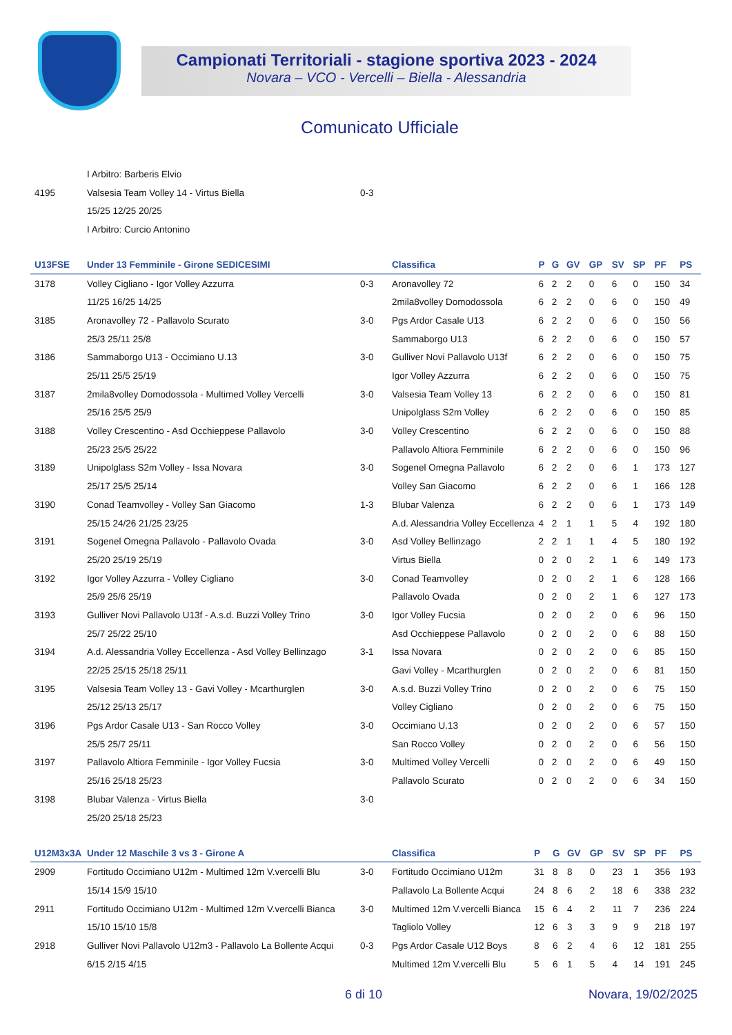Campionati Territoriali - stagione sportiva 2023 - 2024
Novara – VCO - Vercelli – Biella - Alessandria
Comunicato Ufficiale
| | I Arbitro: Barberis Elvio | | |
| 4195 | Valsesia Team Volley 14 - Virtus Biella | 0-3 | |
| | 15/25 12/25 20/25 | | |
| | I Arbitro: Curcio Antonino | | |
| U13FSE | Under 13 Femminile - Girone SEDICESIMI | | Classifica | P | G | GV | GP | SV | SP | PF | PS |
| --- | --- | --- | --- | --- | --- | --- | --- | --- | --- | --- | --- |
| 3178 | Volley Cigliano - Igor Volley Azzurra | 0-3 | Aronavolley 72 | 6 | 2 | 2 | 0 | 6 | 0 | 150 | 34 |
| | 11/25 16/25 14/25 | | 2mila8volley Domodossola | 6 | 2 | 2 | 0 | 6 | 0 | 150 | 49 |
| 3185 | Aronavolley 72 - Pallavolo Scurato | 3-0 | Pgs Ardor Casale U13 | 6 | 2 | 2 | 0 | 6 | 0 | 150 | 56 |
| | 25/3 25/11 25/8 | | Sammaborgo U13 | 6 | 2 | 2 | 0 | 6 | 0 | 150 | 57 |
| 3186 | Sammaborgo U13 - Occimiano U.13 | 3-0 | Gulliver Novi Pallavolo U13f | 6 | 2 | 2 | 0 | 6 | 0 | 150 | 75 |
| | 25/11 25/5 25/19 | | Igor Volley Azzurra | 6 | 2 | 2 | 0 | 6 | 0 | 150 | 75 |
| 3187 | 2mila8volley Domodossola - Multimed Volley Vercelli | 3-0 | Valsesia Team Volley 13 | 6 | 2 | 2 | 0 | 6 | 0 | 150 | 81 |
| | 25/16 25/5 25/9 | | Unipolglass S2m Volley | 6 | 2 | 2 | 0 | 6 | 0 | 150 | 85 |
| 3188 | Volley Crescentino - Asd Occhieppese Pallavolo | 3-0 | Volley Crescentino | 6 | 2 | 2 | 0 | 6 | 0 | 150 | 88 |
| | 25/23 25/5 25/22 | | Pallavolo Altiora Femminile | 6 | 2 | 2 | 0 | 6 | 0 | 150 | 96 |
| 3189 | Unipolglass S2m Volley - Issa Novara | 3-0 | Sogenel Omegna Pallavolo | 6 | 2 | 2 | 0 | 6 | 1 | 173 | 127 |
| | 25/17 25/5 25/14 | | Volley San Giacomo | 6 | 2 | 2 | 0 | 6 | 1 | 166 | 128 |
| 3190 | Conad Teamvolley - Volley San Giacomo | 1-3 | Blubar Valenza | 6 | 2 | 2 | 0 | 6 | 1 | 173 | 149 |
| | 25/15 24/26 21/25 23/25 | | A.d. Alessandria Volley Eccellenza | 4 | 2 | 1 | 1 | 5 | 4 | 192 | 180 |
| 3191 | Sogenel Omegna Pallavolo - Pallavolo Ovada | 3-0 | Asd Volley Bellinzago | 2 | 2 | 1 | 1 | 4 | 5 | 180 | 192 |
| | 25/20 25/19 25/19 | | Virtus Biella | 0 | 2 | 0 | 2 | 1 | 6 | 149 | 173 |
| 3192 | Igor Volley Azzurra - Volley Cigliano | 3-0 | Conad Teamvolley | 0 | 2 | 0 | 2 | 1 | 6 | 128 | 166 |
| | 25/9 25/6 25/19 | | Pallavolo Ovada | 0 | 2 | 0 | 2 | 1 | 6 | 127 | 173 |
| 3193 | Gulliver Novi Pallavolo U13f - A.s.d. Buzzi Volley Trino | 3-0 | Igor Volley Fucsia | 0 | 2 | 0 | 2 | 0 | 6 | 96 | 150 |
| | 25/7 25/22 25/10 | | Asd Occhieppese Pallavolo | 0 | 2 | 0 | 2 | 0 | 6 | 88 | 150 |
| 3194 | A.d. Alessandria Volley Eccellenza - Asd Volley Bellinzago | 3-1 | Issa Novara | 0 | 2 | 0 | 2 | 0 | 6 | 85 | 150 |
| | 22/25 25/15 25/18 25/11 | | Gavi Volley - Mcarthurglen | 0 | 2 | 0 | 2 | 0 | 6 | 81 | 150 |
| 3195 | Valsesia Team Volley 13 - Gavi Volley - Mcarthurglen | 3-0 | A.s.d. Buzzi Volley Trino | 0 | 2 | 0 | 2 | 0 | 6 | 75 | 150 |
| | 25/12 25/13 25/17 | | Volley Cigliano | 0 | 2 | 0 | 2 | 0 | 6 | 75 | 150 |
| 3196 | Pgs Ardor Casale U13 - San Rocco Volley | 3-0 | Occimiano U.13 | 0 | 2 | 0 | 2 | 0 | 6 | 57 | 150 |
| | 25/5 25/7 25/11 | | San Rocco Volley | 0 | 2 | 0 | 2 | 0 | 6 | 56 | 150 |
| 3197 | Pallavolo Altiora Femminile - Igor Volley Fucsia | 3-0 | Multimed Volley Vercelli | 0 | 2 | 0 | 2 | 0 | 6 | 49 | 150 |
| | 25/16 25/18 25/23 | | Pallavolo Scurato | 0 | 2 | 0 | 2 | 0 | 6 | 34 | 150 |
| 3198 | Blubar Valenza - Virtus Biella | 3-0 | | | | | | | | | |
| | 25/20 25/18 25/23 | | | | | | | | | | |
| U12M3x3A | Under 12 Maschile 3 vs 3 - Girone A | | Classifica | P | G | GV | GP | SV | SP | PF | PS |
| --- | --- | --- | --- | --- | --- | --- | --- | --- | --- | --- | --- |
| 2909 | Fortitudo Occimiano U12m - Multimed 12m V.vercelli Blu | 3-0 | Fortitudo Occimiano U12m | 31 | 8 | 8 | 0 | 23 | 1 | 356 | 193 |
| | 15/14 15/9 15/10 | | Pallavolo La Bollente Acqui | 24 | 8 | 6 | 2 | 18 | 6 | 338 | 232 |
| 2911 | Fortitudo Occimiano U12m - Multimed 12m V.vercelli Bianca | 3-0 | Multimed 12m V.vercelli Bianca | 15 | 6 | 4 | 2 | 11 | 7 | 236 | 224 |
| | 15/10 15/10 15/8 | | Tagliolo Volley | 12 | 6 | 3 | 3 | 9 | 9 | 218 | 197 |
| 2918 | Gulliver Novi Pallavolo U12m3 - Pallavolo La Bollente Acqui | 0-3 | Pgs Ardor Casale U12 Boys | 8 | 6 | 2 | 4 | 6 | 12 | 181 | 255 |
| | 6/15 2/15 4/15 | | Multimed 12m V.vercelli Blu | 5 | 6 | 1 | 5 | 4 | 14 | 191 | 245 |
6 di 10 Novara, 19/02/2025